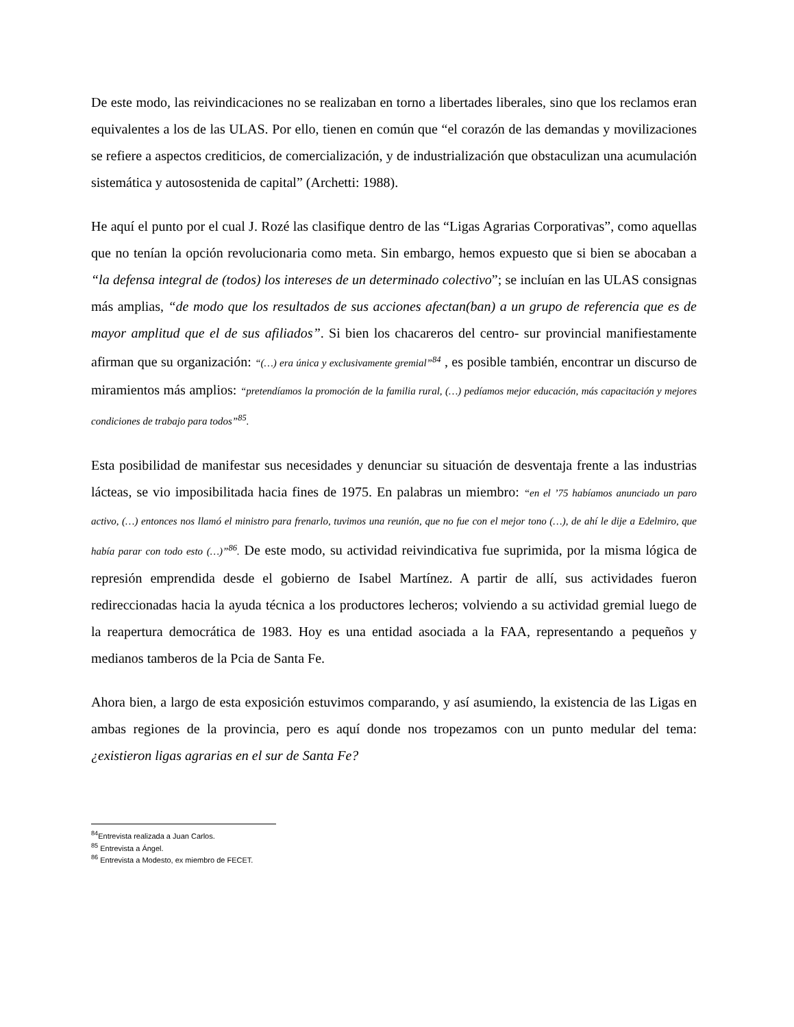De este modo, las reivindicaciones no se realizaban en torno a libertades liberales, sino que los reclamos eran equivalentes a los de las ULAS. Por ello, tienen en común que “el corazón de las demandas y movilizaciones se refiere a aspectos crediticios, de comercialización, y de industrialización que obstaculizan una acumulación sistemática y autosostenida de capital” (Archetti: 1988).
He aquí el punto por el cual J. Rozé las clasifique dentro de las “Ligas Agrarias Corporativas”, como aquellas que no tenían la opción revolucionaria como meta. Sin embargo, hemos expuesto que si bien se abocaban a “la defensa integral de (todos) los intereses de un determinado colectivo”; se incluían en las ULAS consignas más amplias, “de modo que los resultados de sus acciones afectan(ban) a un grupo de referencia que es de mayor amplitud que el de sus afiliados”. Si bien los chacareros del centro- sur provincial manifiestamente afirman que su organización: “(…) era única y exclusivamente gremial”<sup>84</sup> , es posible también, encontrar un discurso de miramientos más amplios: “pretendíamos la promoción de la familia rural, (…) pedíamos mejor educación, más capacitación y mejores condiciones de trabajo para todos”<sup>85</sup>.
Esta posibilidad de manifestar sus necesidades y denunciar su situación de desventaja frente a las industrias lácteas, se vio imposibilitada hacia fines de 1975. En palabras un miembro: “en el ’75 habíamos anunciado un paro activo, (…) entonces nos llamó el ministro para frenarlo, tuvimos una reunión, que no fue con el mejor tono (…), de ahí le dije a Edelmiro, que había parar con todo esto (…)”<sup>86</sup>. De este modo, su actividad reivindicativa fue suprimida, por la misma lógica de represión emprendida desde el gobierno de Isabel Martínez. A partir de allí, sus actividades fueron redireccionadas hacia la ayuda técnica a los productores lecheros; volviendo a su actividad gremial luego de la reapertura democrática de 1983. Hoy es una entidad asociada a la FAA, representando a pequeños y medianos tamberos de la Pcia de Santa Fe.
Ahora bien, a largo de esta exposición estuvimos comparando, y así asumiendo, la existencia de las Ligas en ambas regiones de la provincia, pero es aquí donde nos tropezamos con un punto medular del tema: ¿existieron ligas agrarias en el sur de Santa Fe?
<sup>84</sup> Entrevista realizada a Juan Carlos.
<sup>85</sup> Entrevista a Ángel.
<sup>86</sup> Entrevista a Modesto, ex miembro de FECET.